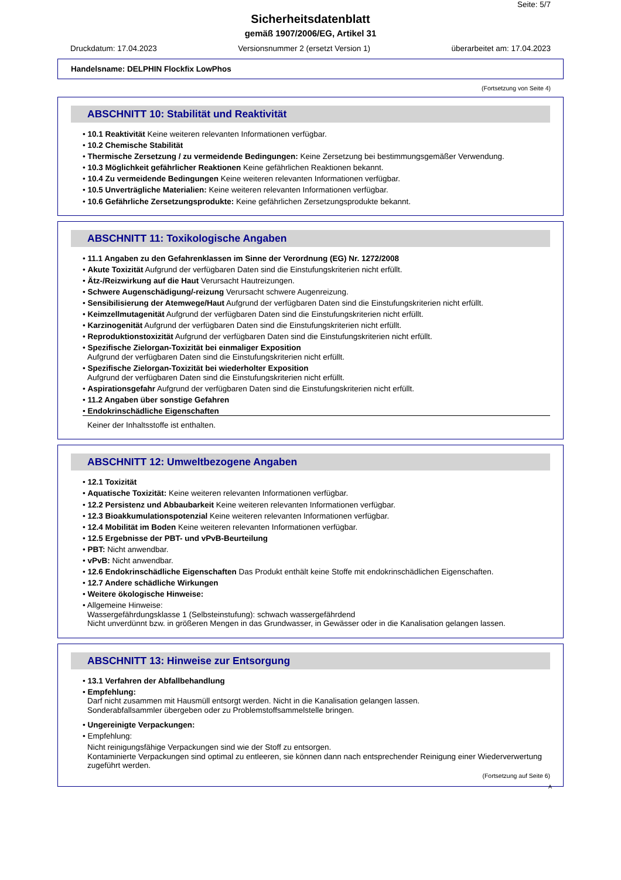Seite: 5/7
Sicherheitsdatenblatt
gemäß 1907/2006/EG, Artikel 31
Druckdatum: 17.04.2023 Versionsnummer 2 (ersetzt Version 1) überarbeitet am: 17.04.2023
Handelsname: DELPHIN Flockfix LowPhos
(Fortsetzung von Seite 4)
ABSCHNITT 10: Stabilität und Reaktivität
• 10.1 Reaktivität Keine weiteren relevanten Informationen verfügbar.
• 10.2 Chemische Stabilität
• Thermische Zersetzung / zu vermeidende Bedingungen: Keine Zersetzung bei bestimmungsgemäßer Verwendung.
• 10.3 Möglichkeit gefährlicher Reaktionen Keine gefährlichen Reaktionen bekannt.
• 10.4 Zu vermeidende Bedingungen Keine weiteren relevanten Informationen verfügbar.
• 10.5 Unverträgliche Materialien: Keine weiteren relevanten Informationen verfügbar.
• 10.6 Gefährliche Zersetzungsprodukte: Keine gefährlichen Zersetzungsprodukte bekannt.
ABSCHNITT 11: Toxikologische Angaben
• 11.1 Angaben zu den Gefahrenklassen im Sinne der Verordnung (EG) Nr. 1272/2008
• Akute Toxizität Aufgrund der verfügbaren Daten sind die Einstufungskriterien nicht erfüllt.
• Ätz-/Reizwirkung auf die Haut Verursacht Hautreizungen.
• Schwere Augenschädigung/-reizung Verursacht schwere Augenreizung.
• Sensibilisierung der Atemwege/Haut Aufgrund der verfügbaren Daten sind die Einstufungskriterien nicht erfüllt.
• Keimzellmutagenität Aufgrund der verfügbaren Daten sind die Einstufungskriterien nicht erfüllt.
• Karzinogenität Aufgrund der verfügbaren Daten sind die Einstufungskriterien nicht erfüllt.
• Reproduktionstoxizität Aufgrund der verfügbaren Daten sind die Einstufungskriterien nicht erfüllt.
• Spezifische Zielorgan-Toxizität bei einmaliger Exposition
Aufgrund der verfügbaren Daten sind die Einstufungskriterien nicht erfüllt.
• Spezifische Zielorgan-Toxizität bei wiederholter Exposition
Aufgrund der verfügbaren Daten sind die Einstufungskriterien nicht erfüllt.
• Aspirationsgefahr Aufgrund der verfügbaren Daten sind die Einstufungskriterien nicht erfüllt.
• 11.2 Angaben über sonstige Gefahren
• Endokrinschädliche Eigenschaften
Keiner der Inhaltsstoffe ist enthalten.
ABSCHNITT 12: Umweltbezogene Angaben
• 12.1 Toxizität
• Aquatische Toxizität: Keine weiteren relevanten Informationen verfügbar.
• 12.2 Persistenz und Abbaubarkeit Keine weiteren relevanten Informationen verfügbar.
• 12.3 Bioakkumulationspotenzial Keine weiteren relevanten Informationen verfügbar.
• 12.4 Mobilität im Boden Keine weiteren relevanten Informationen verfügbar.
• 12.5 Ergebnisse der PBT- und vPvB-Beurteilung
• PBT: Nicht anwendbar.
• vPvB: Nicht anwendbar.
• 12.6 Endokrinschädliche Eigenschaften Das Produkt enthält keine Stoffe mit endokrinschädlichen Eigenschaften.
• 12.7 Andere schädliche Wirkungen
• Weitere ökologische Hinweise:
• Allgemeine Hinweise:
Wassergefährdungsklasse 1 (Selbsteinstufung): schwach wassergefährdend
Nicht unverdünnt bzw. in größeren Mengen in das Grundwasser, in Gewässer oder in die Kanalisation gelangen lassen.
ABSCHNITT 13: Hinweise zur Entsorgung
• 13.1 Verfahren der Abfallbehandlung
• Empfehlung:
Darf nicht zusammen mit Hausmüll entsorgt werden. Nicht in die Kanalisation gelangen lassen.
Sonderabfallsammler übergeben oder zu Problemstoffsammelstelle bringen.
• Ungereinigte Verpackungen:
• Empfehlung:
Nicht reinigungsfähige Verpackungen sind wie der Stoff zu entsorgen.
Kontaminierte Verpackungen sind optimal zu entleeren, sie können dann nach entsprechender Reinigung einer Wiederverwertung zugeführt werden.
(Fortsetzung auf Seite 6)
A